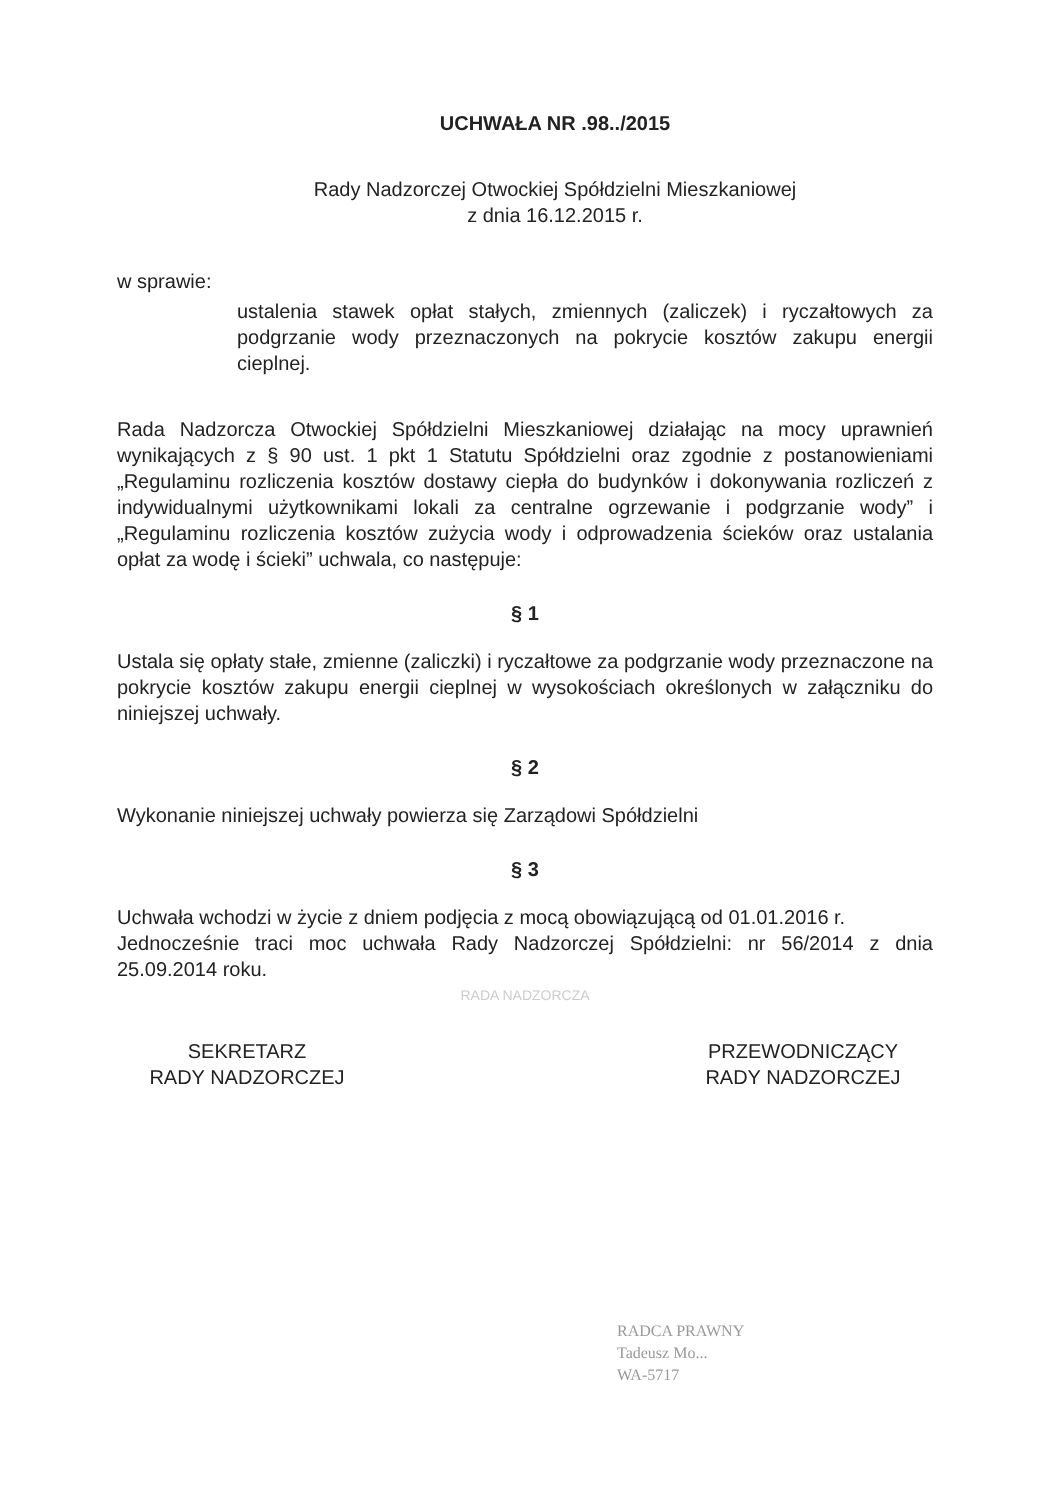UCHWAŁA NR .98../2015
Rady Nadzorczej Otwockiej Spółdzielni Mieszkaniowej
z dnia 16.12.2015 r.
w sprawie:
ustalenia stawek opłat stałych, zmiennych (zaliczek) i ryczałtowych za podgrzanie wody przeznaczonych na pokrycie kosztów zakupu energii cieplnej.
Rada Nadzorcza Otwockiej Spółdzielni Mieszkaniowej działając na mocy uprawnień wynikających z § 90 ust. 1 pkt 1 Statutu Spółdzielni oraz zgodnie z postanowieniami „Regulaminu rozliczenia kosztów dostawy ciepła do budynków i dokonywania rozliczeń z indywidualnymi użytkownikami lokali za centralne ogrzewanie i podgrzanie wody” i „Regulaminu rozliczenia kosztów zużycia wody i odprowadzenia ścieków oraz ustalania opłat za wodę i ścieki” uchwala, co następuje:
§ 1
Ustala się opłaty stałe, zmienne (zaliczki) i ryczałtowe za podgrzanie wody przeznaczone na pokrycie kosztów zakupu energii cieplnej w wysokościach określonych w załączniku do niniejszej uchwały.
§ 2
Wykonanie niniejszej uchwały powierza się Zarządowi Spółdzielni
§ 3
Uchwała wchodzi w życie z dniem podjęcia z mocą obowiązującą od 01.01.2016 r.
Jednocześnie traci moc uchwała Rady Nadzorczej Spółdzielni: nr 56/2014 z dnia 25.09.2014 roku.
RADA NADZORCZA
SEKRETARZ
RADY NADZORCZEJ
PRZEWODNICZĄCY
RADY NADZORCZEJ
RADCA PRAWNY
Tadeusz Mo...
WA-5717